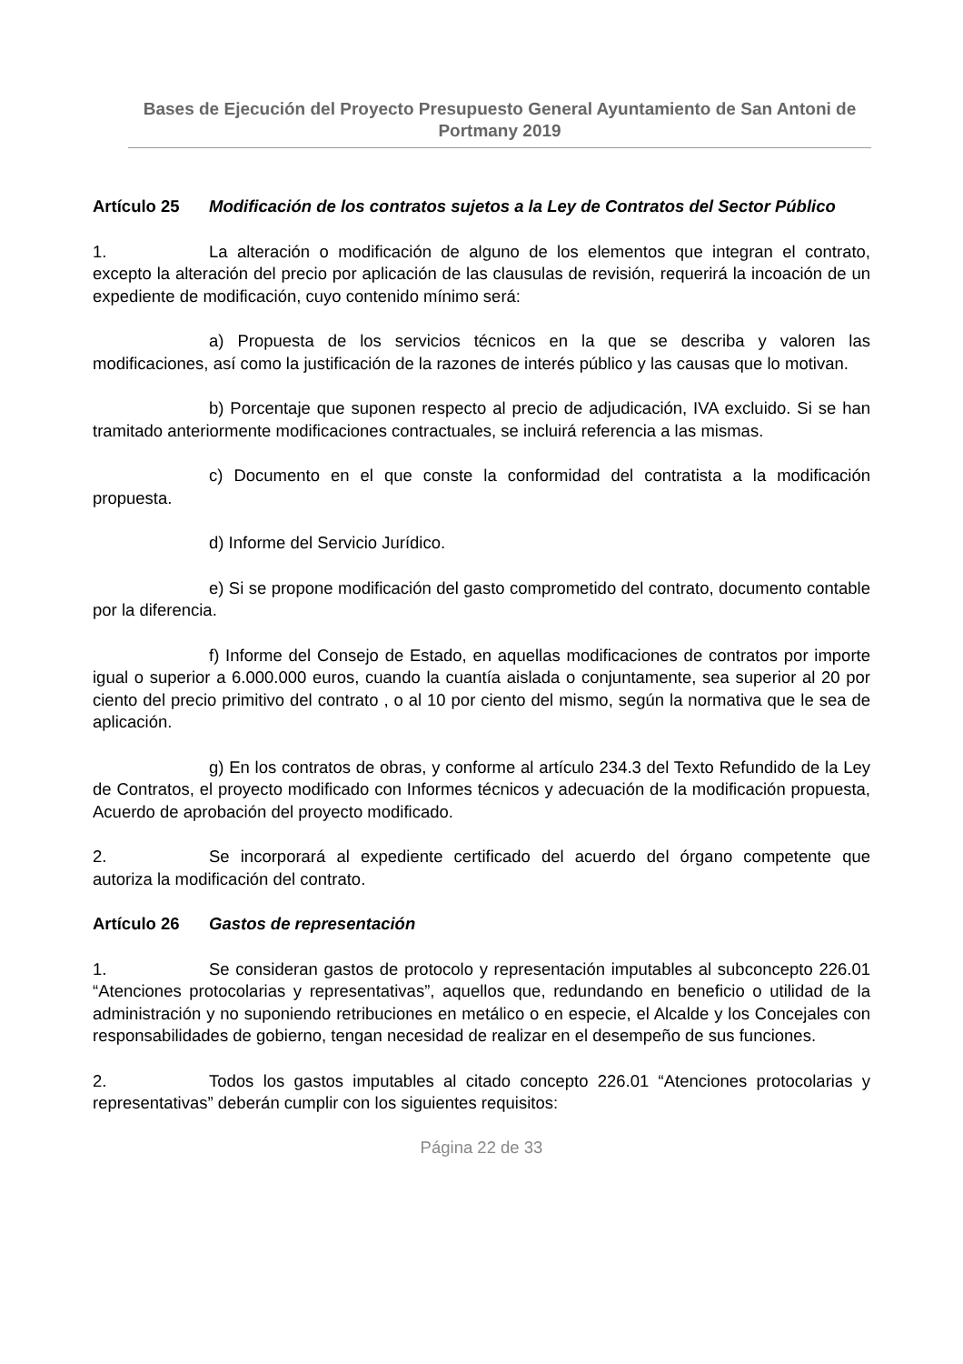Bases de Ejecución del Proyecto Presupuesto General Ayuntamiento de San Antoni de Portmany 2019
Artículo 25 Modificación de los contratos sujetos a la Ley de Contratos del Sector Público
1. La alteración o modificación de alguno de los elementos que integran el contrato, excepto la alteración del precio por aplicación de las clausulas de revisión, requerirá la incoación de un expediente de modificación, cuyo contenido mínimo será:
a) Propuesta de los servicios técnicos en la que se describa y valoren las modificaciones, así como la justificación de la razones de interés público y las causas que lo motivan.
b) Porcentaje que suponen respecto al precio de adjudicación, IVA excluido. Si se han tramitado anteriormente modificaciones contractuales, se incluirá referencia a las mismas.
c) Documento en el que conste la conformidad del contratista a la modificación propuesta.
d) Informe del Servicio Jurídico.
e) Si se propone modificación del gasto comprometido del contrato, documento contable por la diferencia.
f) Informe del Consejo de Estado, en aquellas modificaciones de contratos por importe igual o superior a 6.000.000 euros, cuando la cuantía aislada o conjuntamente, sea superior al 20 por ciento del precio primitivo del contrato , o al 10 por ciento del mismo, según la normativa que le sea de aplicación.
g) En los contratos de obras, y conforme al artículo 234.3 del Texto Refundido de la Ley de Contratos, el proyecto modificado con Informes técnicos y adecuación de la modificación propuesta, Acuerdo de aprobación del proyecto modificado.
2. Se incorporará al expediente certificado del acuerdo del órgano competente que autoriza la modificación del contrato.
Artículo 26 Gastos de representación
1. Se consideran gastos de protocolo y representación imputables al subconcepto 226.01 “Atenciones protocolarias y representativas”, aquellos que, redundando en beneficio o utilidad de la administración y no suponiendo retribuciones en metálico o en especie, el Alcalde y los Concejales con responsabilidades de gobierno, tengan necesidad de realizar en el desempeño de sus funciones.
2. Todos los gastos imputables al citado concepto 226.01 “Atenciones protocolarias y representativas” deberán cumplir con los siguientes requisitos:
Página 22 de 33